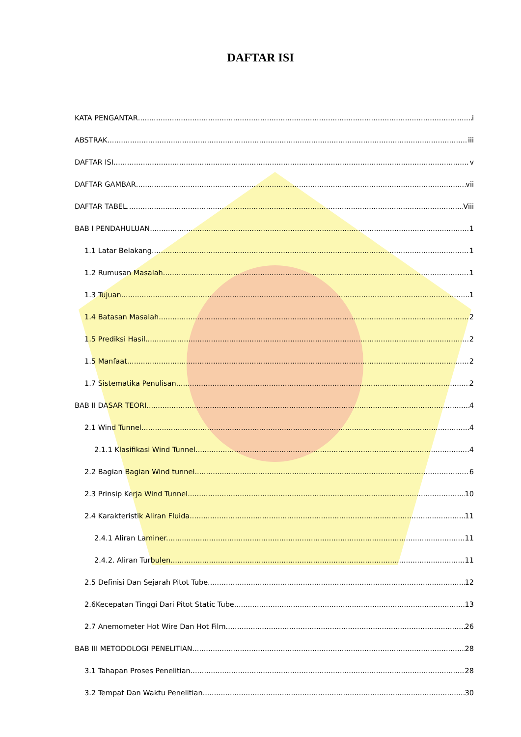DAFTAR ISI
KATA PENGANTAR i
ABSTRAK iii
DAFTAR ISI v
DAFTAR GAMBAR vii
DAFTAR TABEL Viii
BAB I PENDAHULUAN 1
1.1 Latar Belakang 1
1.2 Rumusan Masalah 1
1.3 Tujuan 1
1.4 Batasan Masalah 2
1.5 Prediksi Hasil 2
1.5 Manfaat 2
1.7 Sistematika Penulisan 2
BAB II DASAR TEORI 4
2.1 Wind Tunnel 4
2.1.1 Klasifikasi Wind Tunnel. 4
2.2 Bagian Bagian Wind tunnel. 6
2.3 Prinsip Kerja Wind Tunnel 10
2.4 Karakteristik Aliran Fluida 11
2.4.1 Aliran Laminer. 11
2.4.2. Aliran Turbulen. 11
2.5 Definisi Dan Sejarah Pitot Tube 12
2.6Kecepatan Tinggi Dari Pitot Static Tube 13
2.7 Anemometer Hot Wire Dan Hot Film 26
BAB III METODOLOGI PENELITIAN 28
3.1 Tahapan Proses Penelitian 28
3.2 Tempat Dan Waktu Penelitian 30